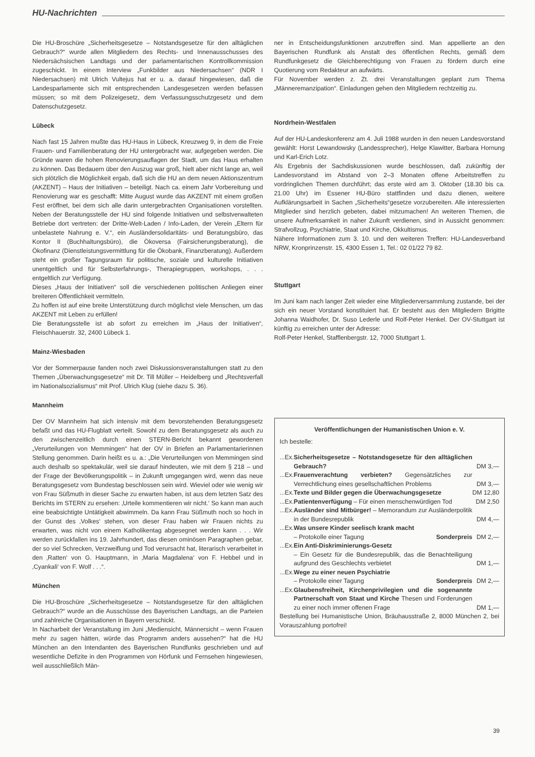HU-Nachrichten
Die HU-Broschüre „Sicherheitsgesetze – Notstandsgesetze für den alltäglichen Gebrauch?“ wurde allen Mitgliedern des Rechts- und Innenausschusses des Niedersächsischen Landtags und der parlamentarischen Kontrollkommission zugeschickt. In einem Interview „Funkbilder aus Niedersachsen“ (NDR I Niedersachsen) mit Ulrich Vultejus hat er u. a. darauf hingewiesen, daß die Landesparlamente sich mit entsprechenden Landesgesetzen werden befassen müssen; so mit dem Polizeigesetz, dem Verfassungsschutzgesetz und dem Datenschutzgesetz.
Lübeck
Nach fast 15 Jahren mußte das HU-Haus in Lübeck, Kreuzweg 9, in dem die Freie Frauen- und Familienberatung der HU untergebracht war, aufgegeben werden. Die Gründe waren die hohen Renovierungsauflagen der Stadt, um das Haus erhalten zu können. Das Bedauern über den Auszug war groß, hielt aber nicht lange an, weil sich plötzlich die Möglichkeit ergab, daß sich die HU an dem neuen Aktionszentrum (AKZENT) – Haus der Initiativen – beteiligt. Nach ca. einem Jahr Vorbereitung und Renovierung war es geschafft: Mitte August wurde das AKZENT mit einem großen Fest eröffnet, bei dem sich alle darin untergebrachten Organisationen vorstellten. Neben der Beratungsstelle der HU sind folgende Initiativen und selbstverwalteten Betriebe dort vertreten: der Dritte-Welt-Laden / Info-Laden, der Verein „Eltern für unbelastete Nahrung e. V.“, ein Ausländersolidaritäts- und Beratungsbüro, das Kontor II (Buchhaltungsbüro), die Ökoversa (Fairsicherungsberatung), die Ökofinanz (Dienstleistungsvermittlung für die Ökobank, Finanzberatung). Außerdem steht ein großer Tagungsraum für politische, soziale und kulturelle Initiativen unentgeltlich und für Selbsterfahrungs-, Therapiegruppen, workshops, . . . entgeltlich zur Verfügung.
Dieses „Haus der Initiativen“ soll die verschiedenen politischen Anliegen einer breiteren Öffentlichkeit vermitteln.
Zu hoffen ist auf eine breite Unterstützung durch möglichst viele Menschen, um das AKZENT mit Leben zu erfüllen!
Die Beratungsstelle ist ab sofort zu erreichen im „Haus der Initiativen“, Fleischhauerstr. 32, 2400 Lübeck 1.
Mainz-Wiesbaden
Vor der Sommerpause fanden noch zwei Diskussionsveranstaltungen statt zu den Themen „Überwachungsgesetze“ mit Dr. Till Müller – Heidelberg und „Rechtsverfall im Nationalsozialismus“ mit Prof. Ulrich Klug (siehe dazu S. 36).
Mannheim
Der OV Mannheim hat sich intensiv mit dem bevorstehenden Beratungsgesetz befaßt und das HU-Flugblatt verteilt. Sowohl zu dem Beratungsgesetz als auch zu den zwischenzeitlich durch einen STERN-Bericht bekannt gewordenen „Verurteilungen von Memmingen“ hat der OV in Briefen an Parlamentarierinnen Stellung genommen. Darin heißt es u. a.: „Die Verurteilungen von Memmingen sind auch deshalb so spektakulär, weil sie darauf hindeuten, wie mit dem § 218 – und der Frage der Bevölkerungspolitik – in Zukunft umgegangen wird, wenn das neue Beratungsgesetz vom Bundestag beschlossen sein wird. Wieviel oder wie wenig wir von Frau Süßmuth in dieser Sache zu erwarten haben, ist aus dem letzten Satz des Berichts im STERN zu ersehen: ‚Urteile kommentieren wir nicht.‘ So kann man auch eine beabsichtigte Untätigkeit abwimmeln. Da kann Frau Süßmuth noch so hoch in der Gunst des ‚Volkes‘ stehen, von dieser Frau haben wir Frauen nichts zu erwarten, was nicht von einem Katholikentag abgesegnet werden kann . . . Wir werden zurückfallen ins 19. Jahrhundert, das diesen ominösen Paragraphen gebar, der so viel Schrecken, Verzweiflung und Tod verursacht hat, literarisch verarbeitet in den ‚Ratten‘ von G. Hauptmann, in ‚Maria Magdalena‘ von F. Hebbel und in ‚Cyankali‘ von F. Wolf . . .“.
München
Die HU-Broschüre „Sicherheitsgesetze – Notstandsgesetze für den alltäglichen Gebrauch?“ wurde an die Ausschüsse des Bayerischen Landtags, an die Parteien und zahlreiche Organisationen in Bayern verschickt.
In Nacharbeit der Veranstaltung im Juni „Mediensicht, Männersicht – wenn Frauen mehr zu sagen hätten, würde das Programm anders aussehen?“ hat die HU München an den Intendanten des Bayerischen Rundfunks geschrieben und auf wesentliche Defizite in den Programmen von Hörfunk und Fernsehen hingewiesen, weil ausschließlich Män-
ner in Entscheidungsfunktionen anzutreffen sind. Man appellierte an den Bayerischen Rundfunk als Anstalt des öffentlichen Rechts, gemäß dem Rundfunkgesetz die Gleichberechtigung von Frauen zu fördern durch eine Quotierung vom Redakteur an aufwärts.
Für November werden z. Zt. drei Veranstaltungen geplant zum Thema „Männeremanzipation“. Einladungen gehen den Mitgliedern rechtzeitig zu.
Nordrhein-Westfalen
Auf der HU-Landeskonferenz am 4. Juli 1988 wurden in den neuen Landesvorstand gewählt: Horst Lewandowsky (Landessprecher), Helge Klawitter, Barbara Hornung und Karl-Erich Lotz.
Als Ergebnis der Sachdiskussionen wurde beschlossen, daß zukünftig der Landesvorstand im Abstand von 2–3 Monaten offene Arbeitstreffen zu vordringlichen Themen durchführt; das erste wird am 3. Oktober (18.30 bis ca. 21.00 Uhr) im Essener HU-Büro stattfinden und dazu dienen, weitere Aufklärungsarbeit in Sachen „Sicherheits“gesetze vorzubereiten. Alle interessierten Mitglieder sind herzlich gebeten, dabei mitzumachen! An weiteren Themen, die unsere Aufmerksamkeit in naher Zukunft verdienen, sind in Aussicht genommen: Strafvollzug, Psychiatrie, Staat und Kirche, Okkultismus.
Nähere Informationen zum 3. 10. und den weiteren Treffen: HU-Landesverband NRW, Kronprinzenstr. 15, 4300 Essen 1, Tel.: 02 01/22 79 82.
Stuttgart
Im Juni kam nach langer Zeit wieder eine Mitgliederversammlung zustande, bei der sich ein neuer Vorstand konstituiert hat. Er besteht aus den Mitgliedern Brigitte Johanna Waidhofer, Dr. Suso Lederle und Rolf-Peter Henkel. Der OV-Stuttgart ist künftig zu erreichen unter der Adresse:
Rolf-Peter Henkel, Stafflenbergstr. 12, 7000 Stuttgart 1.
Veröffentlichungen der Humanistischen Union e. V.
Ich bestelle:
| ...Ex. | Sicherheitsgesetze – Notstandsgesetze für den alltäglichen Gebrauch? | DM 3,— |
| ...Ex. | Frauenverachtung verbieten? Gegensätzliches zur Verrechtlichung eines gesellschaftlichen Problems | DM 3,— |
| ...Ex. | Texte und Bilder gegen die Überwachungsgesetze | DM 12,80 |
| ...Ex. | Patientenverfügung – Für einen menschenwürdigen Tod | DM 2,50 |
| ...Ex. | Ausländer sind Mitbürger! – Memorandum zur Ausländerpolitik in der Bundesrepublik | DM 4,— |
| ...Ex. | Was unsere Kinder seelisch krank macht – Protokolle einer Tagung Sonderpreis | DM 2,— |
| ...Ex. | Ein Anti-Diskriminierungs-Gesetz – Ein Gesetz für die Bundesrepublik, das die Benachteiligung aufgrund des Geschlechts verbietet | DM 1,— |
| ...Ex. | Wege zu einer neuen Psychiatrie – Protokolle einer Tagung Sonderpreis | DM 2,— |
| ...Ex. | Glaubensfreiheit, Kirchenprivilegien und die sogenannte Partnerschaft von Staat und Kirche Thesen und Forderungen zu einer noch immer offenen Frage | DM 1,— |
Bestellung bei Humanistische Union, Bräuhausstraße 2, 8000 München 2, bei Vorauszahlung portofrei!
39